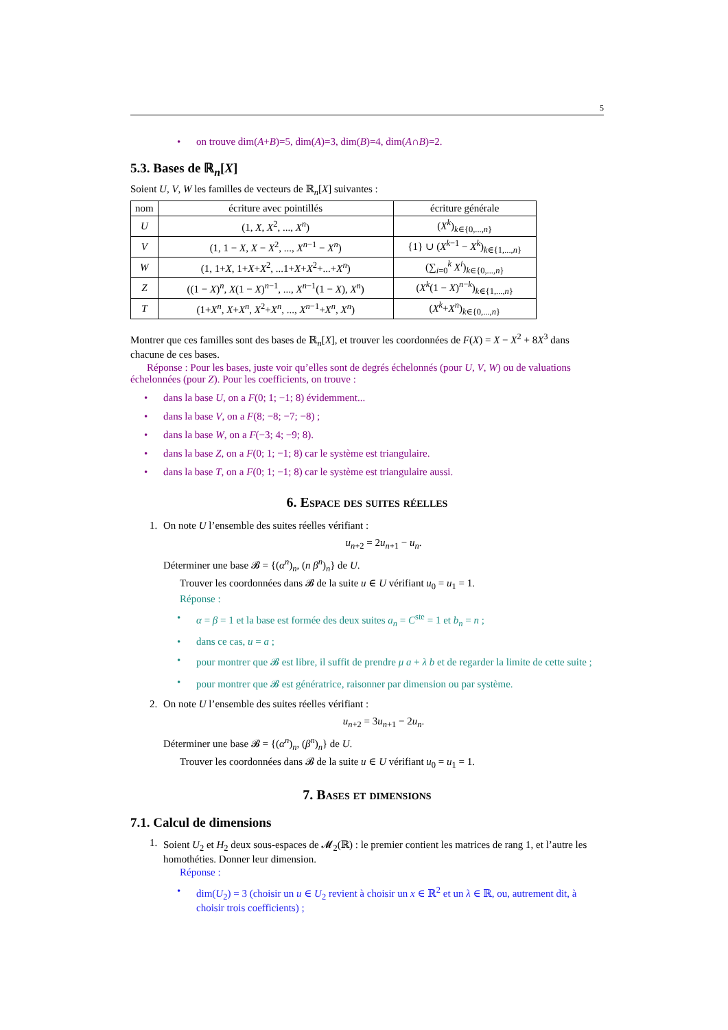5
• on trouve dim(A+B)=5, dim(A)=3, dim(B)=4, dim(A∩B)=2.
5.3. Bases de ℝ<sub>n</sub>[X]
Soient U, V, W les familles de vecteurs de ℝ<sub>n</sub>[X] suivantes :
| nom | écriture avec pointillés | écriture générale |
| --- | --- | --- |
| U | (1, X , X<sup>2</sup>, ..., X<sup>n</sup> ) | ( X<sup>k</sup> )<sub>k∈{0,...,n}</sub> |
| V | (1, 1 − X , X − X<sup>2</sup>, ..., X<sup>n−1</sup> − X<sup>n</sup> ) | {1} ∪ ( X<sup>k−1</sup> − X<sup>k</sup> )<sub>k∈{1,...,n}</sub> |
| W | (1, 1+ X , 1+ X + X<sup>2</sup>, ...1+ X + X<sup>2</sup>+...+ X<sup>n</sup> ) | (∑<sub>i=0</sub><sup>k</sup> X<sup>i</sup> )<sub>k∈{0,...,n}</sub> |
| Z | ((1 − X )<sup>n</sup>, X (1 − X )<sup>n−1</sup>, ..., X<sup>n−1</sup>(1 − X ), X<sup>n</sup> ) | ( X<sup>k</sup> (1 − X )<sup>n−k</sup>)<sub>k∈{1,...,n}</sub> |
| T | (1+ X<sup>n</sup> , X + X<sup>n</sup> , X<sup>2</sup>+ X<sup>n</sup> , ..., X<sup>n−1</sup>+ X<sup>n</sup> , X<sup>n</sup> ) | ( X<sup>k</sup> + X<sup>n</sup> )<sub>k∈{0,...,n}</sub> |
Montrer que ces familles sont des bases de ℝ<sub>n</sub>[X], et trouver les coordonnées de F(X) = X − X<sup>2</sup> + 8X<sup>3</sup> dans chacune de ces bases.
Réponse : Pour les bases, juste voir qu’elles sont de degrés échelonnés (pour U, V, W) ou de valuations échelonnées (pour Z). Pour les coefficients, on trouve :
• dans la base U, on a F(0; 1; −1; 8) évidemment...
• dans la base V, on a F(8; −8; −7; −8) ;
• dans la base W, on a F(−3; 4; −9; 8).
• dans la base Z, on a F(0; 1; −1; 8) car le système est triangulaire.
• dans la base T, on a F(0; 1; −1; 8) car le système est triangulaire aussi.
6. Espace des suites réelles
1. On note U l’ensemble des suites réelles vérifiant :
u<sub>n+2</sub> = 2u<sub>n+1</sub> − u<sub>n</sub>.
Déterminer une base 𝓑 = {(α<sup>n</sup>)<sub>n</sub>, (n β<sup>n</sup>)<sub>n</sub>} de U.
Trouver les coordonnées dans 𝓑 de la suite u ∈ U vérifiant u<sub>0</sub> = u<sub>1</sub> = 1.
Réponse :
• α = β = 1 et la base est formée des deux suites a<sub>n</sub> = C<sup>ste</sup> = 1 et b<sub>n</sub> = n ;
• dans ce cas, u = a ;
• pour montrer que 𝓑 est libre, il suffit de prendre μ a + λ b et de regarder la limite de cette suite ;
• pour montrer que 𝓑 est génératrice, raisonner par dimension ou par système.
2. On note U l’ensemble des suites réelles vérifiant :
u<sub>n+2</sub> = 3u<sub>n+1</sub> − 2u<sub>n</sub>.
Déterminer une base 𝓑 = {(α<sup>n</sup>)<sub>n</sub>, (β<sup>n</sup>)<sub>n</sub>} de U.
Trouver les coordonnées dans 𝓑 de la suite u ∈ U vérifiant u<sub>0</sub> = u<sub>1</sub> = 1.
7. Bases et dimensions
7.1. Calcul de dimensions
1. Soient U<sub>2</sub> et H<sub>2</sub> deux sous-espaces de 𝓜<sub>2</sub>(ℝ) : le premier contient les matrices de rang 1, et l’autre les homothéties. Donner leur dimension.
Réponse :
• dim(U<sub>2</sub>) = 3 (choisir un u ∈ U<sub>2</sub> revient à choisir un x ∈ ℝ<sup>2</sup> et un λ ∈ ℝ, ou, autrement dit, à choisir trois coefficients) ;